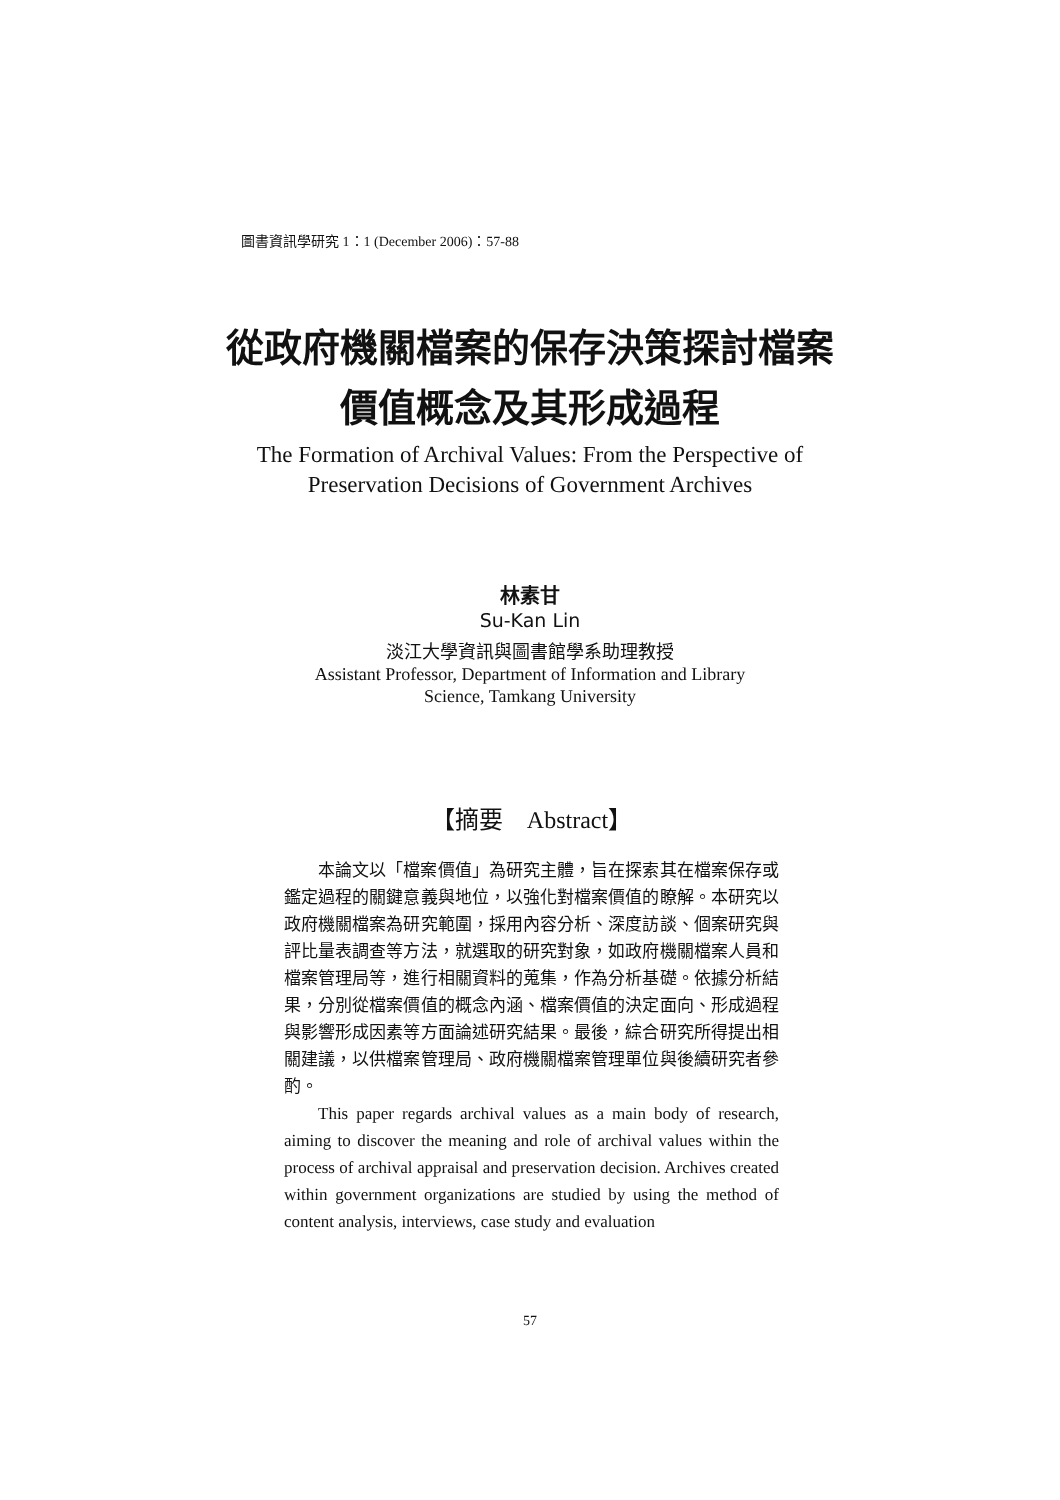圖書資訊學研究 1：1 (December 2006)：57-88
從政府機關檔案的保存決策探討檔案
價值概念及其形成過程
The Formation of Archival Values: From the Perspective of
Preservation Decisions of Government Archives
林素甘
Su-Kan Lin
淡江大學資訊與圖書館學系助理教授
Assistant Professor, Department of Information and Library
Science, Tamkang University
【摘要　Abstract】
本論文以「檔案價值」為研究主體，旨在探索其在檔案保存或鑑定過程的關鍵意義與地位，以強化對檔案價值的瞭解。本研究以政府機關檔案為研究範圍，採用內容分析、深度訪談、個案研究與評比量表調查等方法，就選取的研究對象，如政府機關檔案人員和檔案管理局等，進行相關資料的蒐集，作為分析基礎。依據分析結果，分別從檔案價值的概念內涵、檔案價值的決定面向、形成過程與影響形成因素等方面論述研究結果。最後，綜合研究所得提出相關建議，以供檔案管理局、政府機關檔案管理單位與後續研究者參酌。
This paper regards archival values as a main body of research, aiming to discover the meaning and role of archival values within the process of archival appraisal and preservation decision. Archives created within government organizations are studied by using the method of content analysis, interviews, case study and evaluation
57